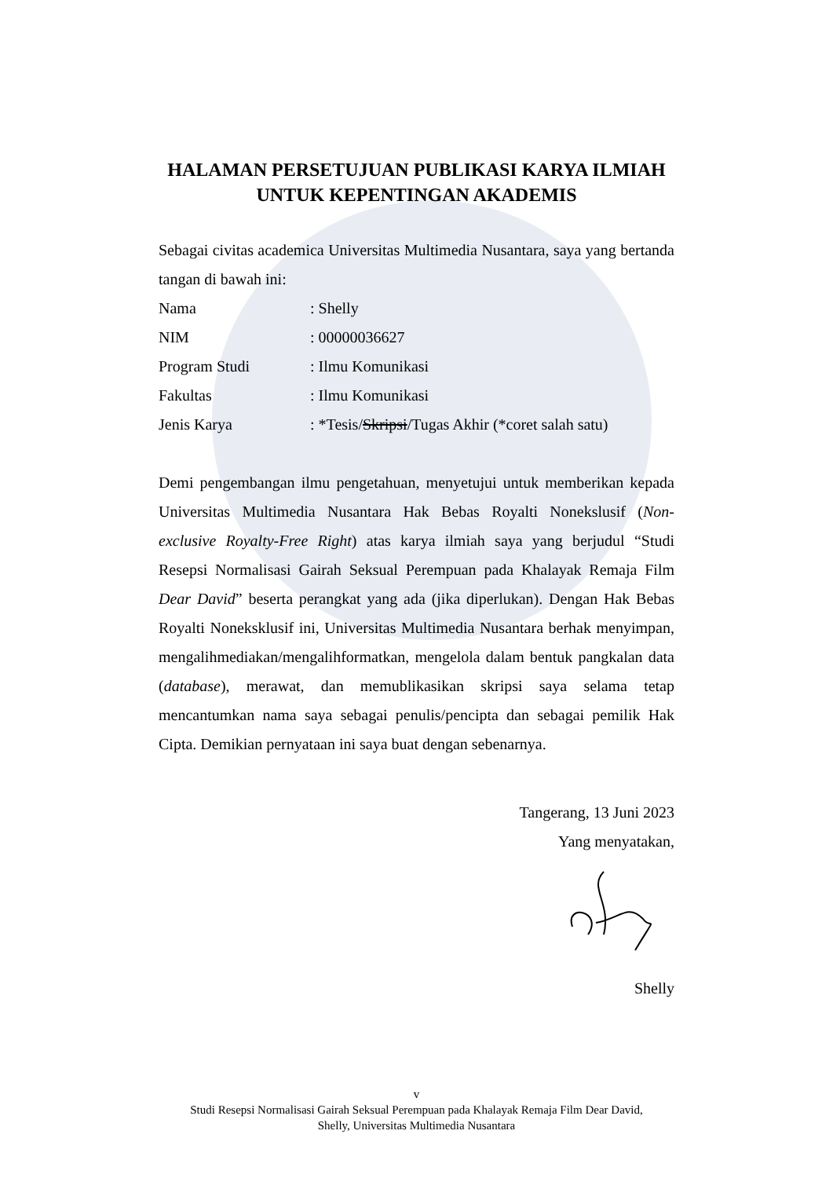HALAMAN PERSETUJUAN PUBLIKASI KARYA ILMIAH
UNTUK KEPENTINGAN AKADEMIS
Sebagai civitas academica Universitas Multimedia Nusantara, saya yang bertanda tangan di bawah ini:
| Nama | : Shelly |
| NIM | : 00000036627 |
| Program Studi | : Ilmu Komunikasi |
| Fakultas | : Ilmu Komunikasi |
| Jenis Karya | : *Tesis/ Skripsi /Tugas Akhir (*coret salah satu) |
Demi pengembangan ilmu pengetahuan, menyetujui untuk memberikan kepada Universitas Multimedia Nusantara Hak Bebas Royalti Nonekslusif (Non-exclusive Royalty-Free Right) atas karya ilmiah saya yang berjudul “Studi Resepsi Normalisasi Gairah Seksual Perempuan pada Khalayak Remaja Film Dear David” beserta perangkat yang ada (jika diperlukan). Dengan Hak Bebas Royalti Noneksklusif ini, Universitas Multimedia Nusantara berhak menyimpan, mengalihmediakan/mengalihformatkan, mengelola dalam bentuk pangkalan data (database), merawat, dan memublikasikan skripsi saya selama tetap mencantumkan nama saya sebagai penulis/pencipta dan sebagai pemilik Hak Cipta. Demikian pernyataan ini saya buat dengan sebenarnya.
Tangerang, 13 Juni 2023
Yang menyatakan,
Shelly
v
Studi Resepsi Normalisasi Gairah Seksual Perempuan pada Khalayak Remaja Film Dear David,
Shelly, Universitas Multimedia Nusantara